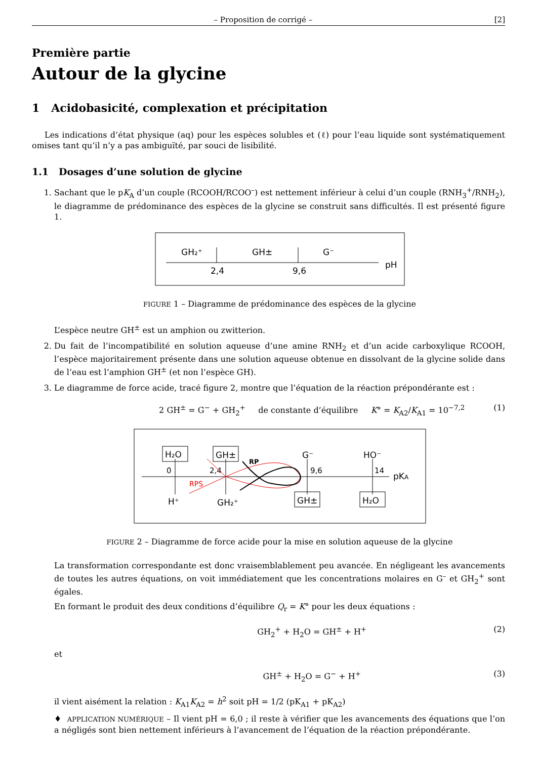– Proposition de corrigé – [2]
Première partie
Autour de la glycine
1 Acidobasicité, complexation et précipitation
Les indications d’état physique (aq) pour les espèces solubles et (ℓ) pour l’eau liquide sont systématiquement omises tant qu’il n’y a pas ambiguïté, par souci de lisibilité.
1.1 Dosages d’une solution de glycine
1. Sachant que le pK<sub>A</sub> d’un couple (RCOOH/RCOO<sup>–</sup>) est nettement inférieur à celui d’un couple (RNH<sub>3</sub><sup>+</sup>/RNH<sub>2</sub>), le diagramme de prédominance des espèces de la glycine se construit sans difficultés. Il est présenté figure 1.
GH₂⁺
GH±
G⁻
2,4
9,6
pH
FIGURE 1 – Diagramme de prédominance des espèces de la glycine
L’espèce neutre GH<sup>±</sup> est un amphion ou zwitterion.
2. Du fait de l’incompatibilité en solution aqueuse d’une amine RNH<sub>2</sub> et d’un acide carboxylique RCOOH, l’espèce majoritairement présente dans une solution aqueuse obtenue en dissolvant de la glycine solide dans de l’eau est l’amphion GH<sup>±</sup> (et non l’espèce GH).
3. Le diagramme de force acide, tracé figure 2, montre que l’équation de la réaction prépondérante est :
2 GH<sup>±</sup> = G<sup>−</sup> + GH<sub>2</sub><sup>+</sup> de constante d’équilibre K° = K<sub>A2</sub>/K<sub>A1</sub> = 10<sup>−7,2</sup> (1)
H₂O
GH±
G⁻
HO⁻
0
2,4
9,6
14
pKA
H⁺
GH₂⁺
GH±
H₂O
RPS
RP
FIGURE 2 – Diagramme de force acide pour la mise en solution aqueuse de la glycine
La transformation correspondante est donc vraisemblablement peu avancée. En négligeant les avancements de toutes les autres équations, on voit immédiatement que les concentrations molaires en G<sup>–</sup> et GH<sub>2</sub><sup>+</sup> sont égales.
En formant le produit des deux conditions d’équilibre Q<sub>r</sub> = K° pour les deux équations :
GH<sub>2</sub><sup>+</sup> + H<sub>2</sub>O = GH<sup>±</sup> + H<sup>+</sup> (2)
et
GH<sup>±</sup> + H<sub>2</sub>O = G<sup>−</sup> + H<sup>+</sup> (3)
il vient aisément la relation : K<sub>A1</sub>K<sub>A2</sub> = h<sup>2</sup> soit pH = 1/2 (pK<sub>A1</sub> + pK<sub>A2</sub>)
♦ APPLICATION NUMÉRIQUE – Il vient pH = 6,0 ; il reste à vérifier que les avancements des équations que l’on a négligés sont bien nettement inférieurs à l’avancement de l’équation de la réaction prépondérante.